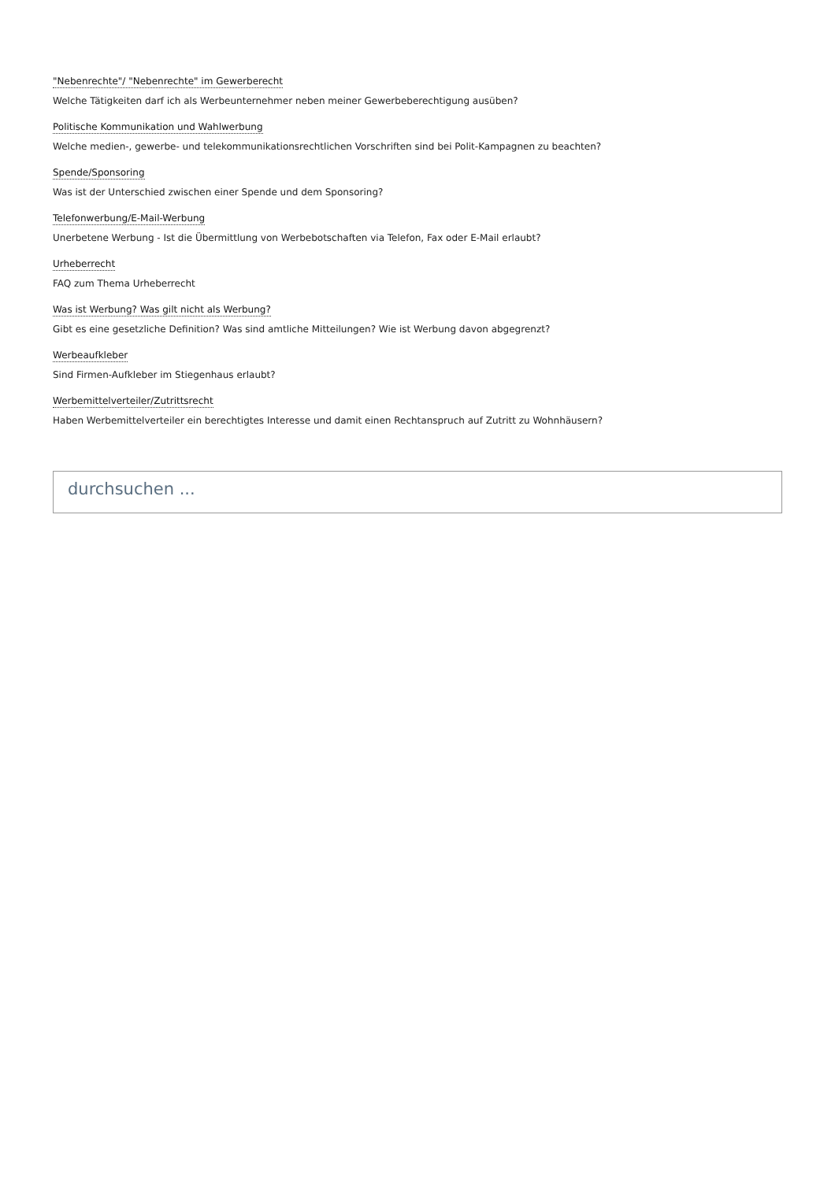"Nebenrechte"/ "Nebenrechte" im Gewerberecht
Welche Tätigkeiten darf ich als Werbeunternehmer neben meiner Gewerbeberechtigung ausüben?
Politische Kommunikation und Wahlwerbung
Welche medien-, gewerbe- und telekommunikationsrechtlichen Vorschriften sind bei Polit-Kampagnen zu beachten?
Spende/Sponsoring
Was ist der Unterschied zwischen einer Spende und dem Sponsoring?
Telefonwerbung/E-Mail-Werbung
Unerbetene Werbung - Ist die Übermittlung von Werbebotschaften via Telefon, Fax oder E-Mail erlaubt?
Urheberrecht
FAQ zum Thema Urheberrecht
Was ist Werbung? Was gilt nicht als Werbung?
Gibt es eine gesetzliche Definition? Was sind amtliche Mitteilungen? Wie ist Werbung davon abgegrenzt?
Werbeaufkleber
Sind Firmen-Aufkleber im Stiegenhaus erlaubt?
Werbemittelverteiler/Zutrittsrecht
Haben Werbemittelverteiler ein berechtigtes Interesse und damit einen Rechtanspruch auf Zutritt zu Wohnhäusern?
durchsuchen ...